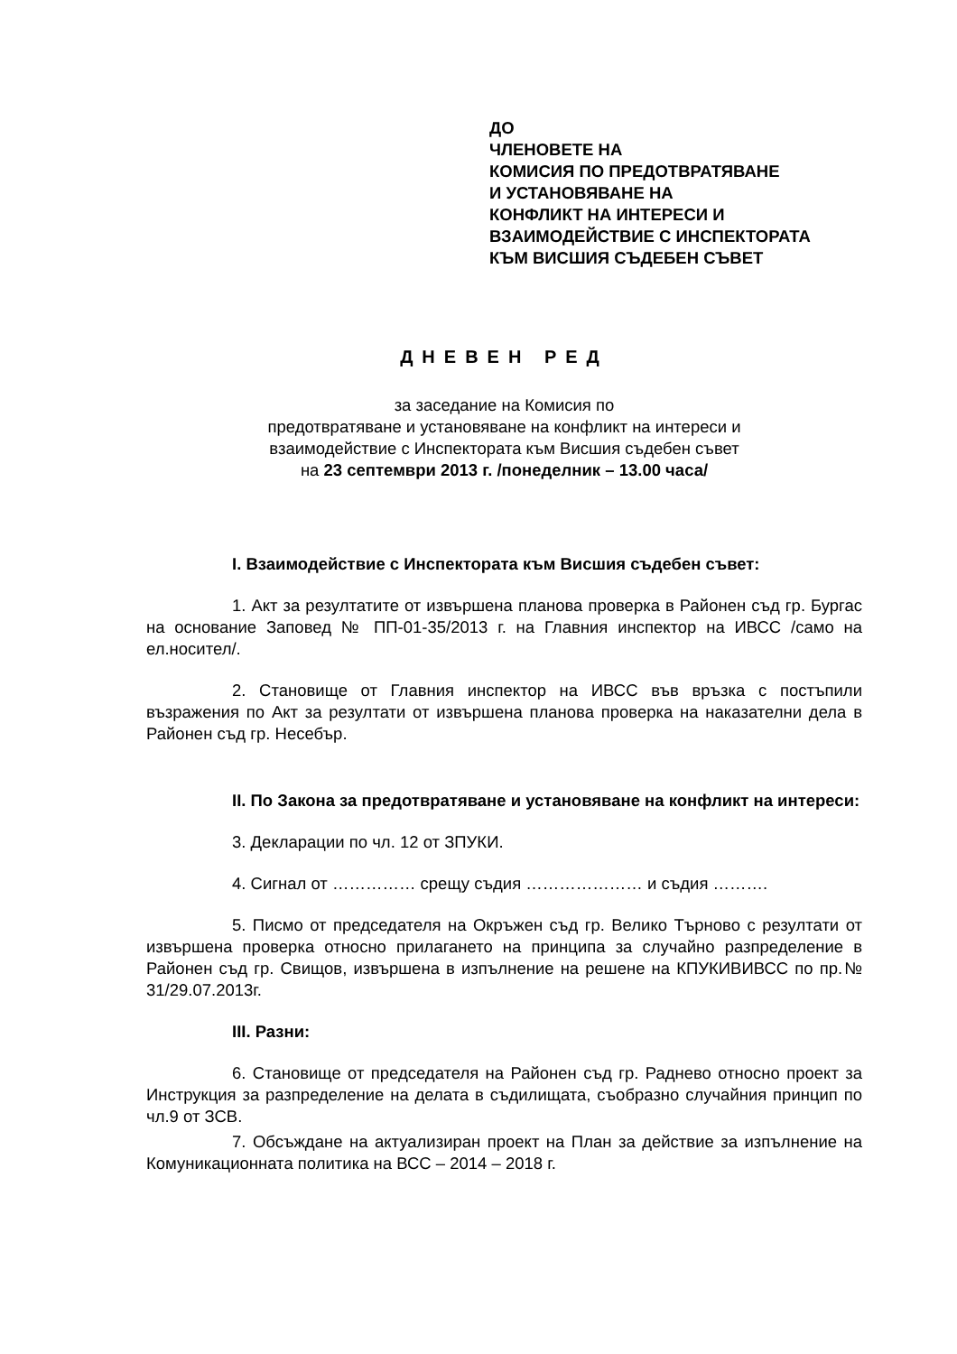ДО
ЧЛЕНОВЕТЕ НА
КОМИСИЯ ПО ПРЕДОТВРАТЯВАНЕ
И УСТАНОВЯВАНЕ НА
КОНФЛИКТ НА ИНТЕРЕСИ И
ВЗАИМОДЕЙСТВИЕ С ИНСПЕКТОРАТА
КЪМ ВИСШИЯ СЪДЕБЕН СЪВЕТ
ДНЕВЕН РЕД
за заседание на Комисия по
предотвратяване и установяване на конфликт на интереси и
взаимодействие с Инспектората към Висшия съдебен съвет
на 23 септември 2013 г. /понеделник – 13.00 часа/
I. Взаимодействие с Инспектората към Висшия съдебен съвет:
1. Акт за резултатите от извършена планова проверка в Районен съд гр. Бургас на основание Заповед № ПП-01-35/2013 г. на Главния инспектор на ИВСС /само на ел.носител/.
2. Становище от Главния инспектор на ИВСС във връзка с постъпили възражения по Акт за резултати от извършена планова проверка на наказателни дела в Районен съд гр. Несебър.
II. По Закона за предотвратяване и установяване на конфликт на интереси:
3. Декларации по чл. 12 от ЗПУКИ.
4. Сигнал от …………… срещу съдия ………………… и съдия ……….
5. Писмо от председателя на Окръжен съд гр. Велико Търново с резултати от извършена проверка относно прилагането на принципа за случайно разпределение в Районен съд гр. Свищов, извършена в изпълнение на решене на КПУКИВИВСС по пр.№ 31/29.07.2013г.
III. Разни:
6. Становище от председателя на Районен съд гр. Раднево относно проект за Инструкция за разпределение на делата в съдилищата, съобразно случайния принцип по чл.9 от ЗСВ.
7. Обсъждане на актуализиран проект на План за действие за изпълнение на Комуникационната политика на ВСС – 2014 – 2018 г.